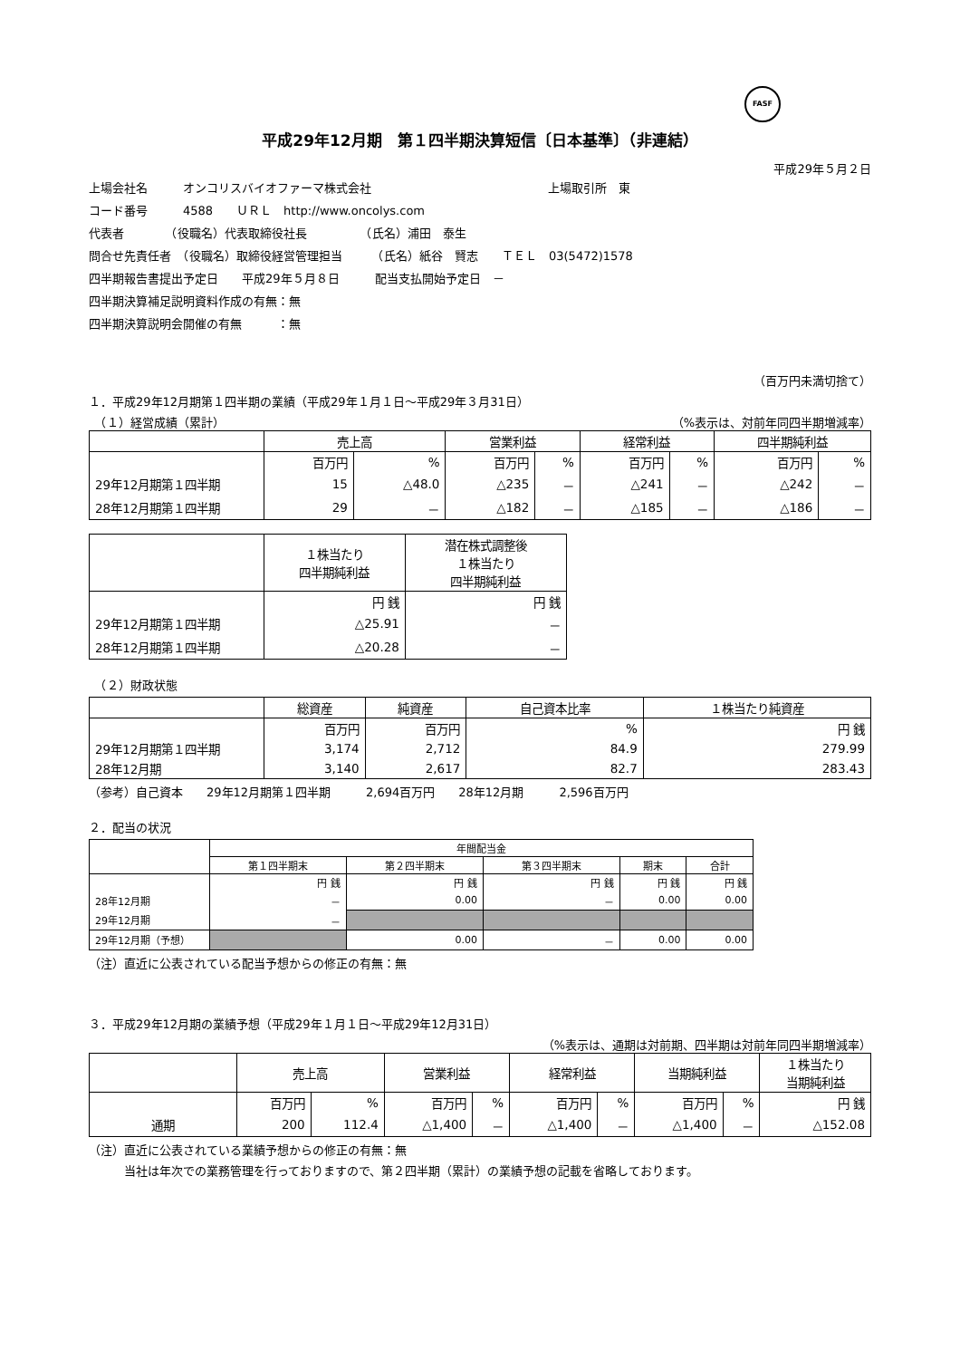FASF
平成29年12月期　第１四半期決算短信〔日本基準〕（非連結）
平成29年５月２日
上場会社名　　　オンコリスバイオファーマ株式会社　　　　　　　　　　　　　　　上場取引所　東
コード番号　　　4588　　ＵＲＬ　http://www.oncolys.com
代表者　　　　（役職名）代表取締役社長　　　　　（氏名）浦田　泰生
問合せ先責任者　（役職名）取締役経営管理担当　　　（氏名）紙谷　賢志　　ＴＥＬ　03(5472)1578
四半期報告書提出予定日　　平成29年５月８日　　　配当支払開始予定日　－
四半期決算補足説明資料作成の有無：無
四半期決算説明会開催の有無　　　：無
（百万円未満切捨て）
１．平成29年12月期第１四半期の業績（平成29年１月１日～平成29年３月31日）
　（１）経営成績（累計） （%表示は、対前年同四半期増減率）
| | 売上高 | | 営業利益 | | 経常利益 | | 四半期純利益 | |
| --- | --- | --- | --- | --- | --- | --- | --- | --- |
| | 百万円 | % | 百万円 | % | 百万円 | % | 百万円 | % |
| 29年12月期第１四半期 | 15 | △48.0 | △235 | － | △241 | － | △242 | － |
| 28年12月期第１四半期 | 29 | － | △182 | － | △185 | － | △186 | － |
| | １株当たり 四半期純利益 | 潜在株式調整後 １株当たり 四半期純利益 |
| --- | --- | --- |
| | 円 銭 | 円 銭 |
| 29年12月期第１四半期 | △25.91 | － |
| 28年12月期第１四半期 | △20.28 | － |
　（２）財政状態
| | 総資産 | 純資産 | 自己資本比率 | １株当たり純資産 |
| --- | --- | --- | --- | --- |
| | 百万円 | 百万円 | % | 円 銭 |
| 29年12月期第１四半期 | 3,174 | 2,712 | 84.9 | 279.99 |
| 28年12月期 | 3,140 | 2,617 | 82.7 | 283.43 |
（参考）自己資本　　29年12月期第１四半期　　　2,694百万円　　28年12月期　　　2,596百万円
２．配当の状況
| | 年間配当金 | | | | |
| --- | --- | --- | --- | --- | --- |
| | 第１四半期末 | 第２四半期末 | 第３四半期末 | 期末 | 合計 |
| | 円 銭 | 円 銭 | 円 銭 | 円 銭 | 円 銭 |
| 28年12月期 | － | 0.00 | － | 0.00 | 0.00 |
| 29年12月期 | － | | | | |
| 29年12月期（予想） | | 0.00 | － | 0.00 | 0.00 |
（注）直近に公表されている配当予想からの修正の有無：無
３．平成29年12月期の業績予想（平成29年１月１日～平成29年12月31日）
（%表示は、通期は対前期、四半期は対前年同四半期増減率）
| | 売上高 | | 営業利益 | | 経常利益 | | 当期純利益 | | １株当たり 当期純利益 |
| --- | --- | --- | --- | --- | --- | --- | --- | --- | --- |
| | 百万円 | % | 百万円 | % | 百万円 | % | 百万円 | % | 円 銭 |
| 通期 | 200 | 112.4 | △1,400 | － | △1,400 | － | △1,400 | － | △152.08 |
（注）直近に公表されている業績予想からの修正の有無：無
　　　当社は年次での業務管理を行っておりますので、第２四半期（累計）の業績予想の記載を省略しております。